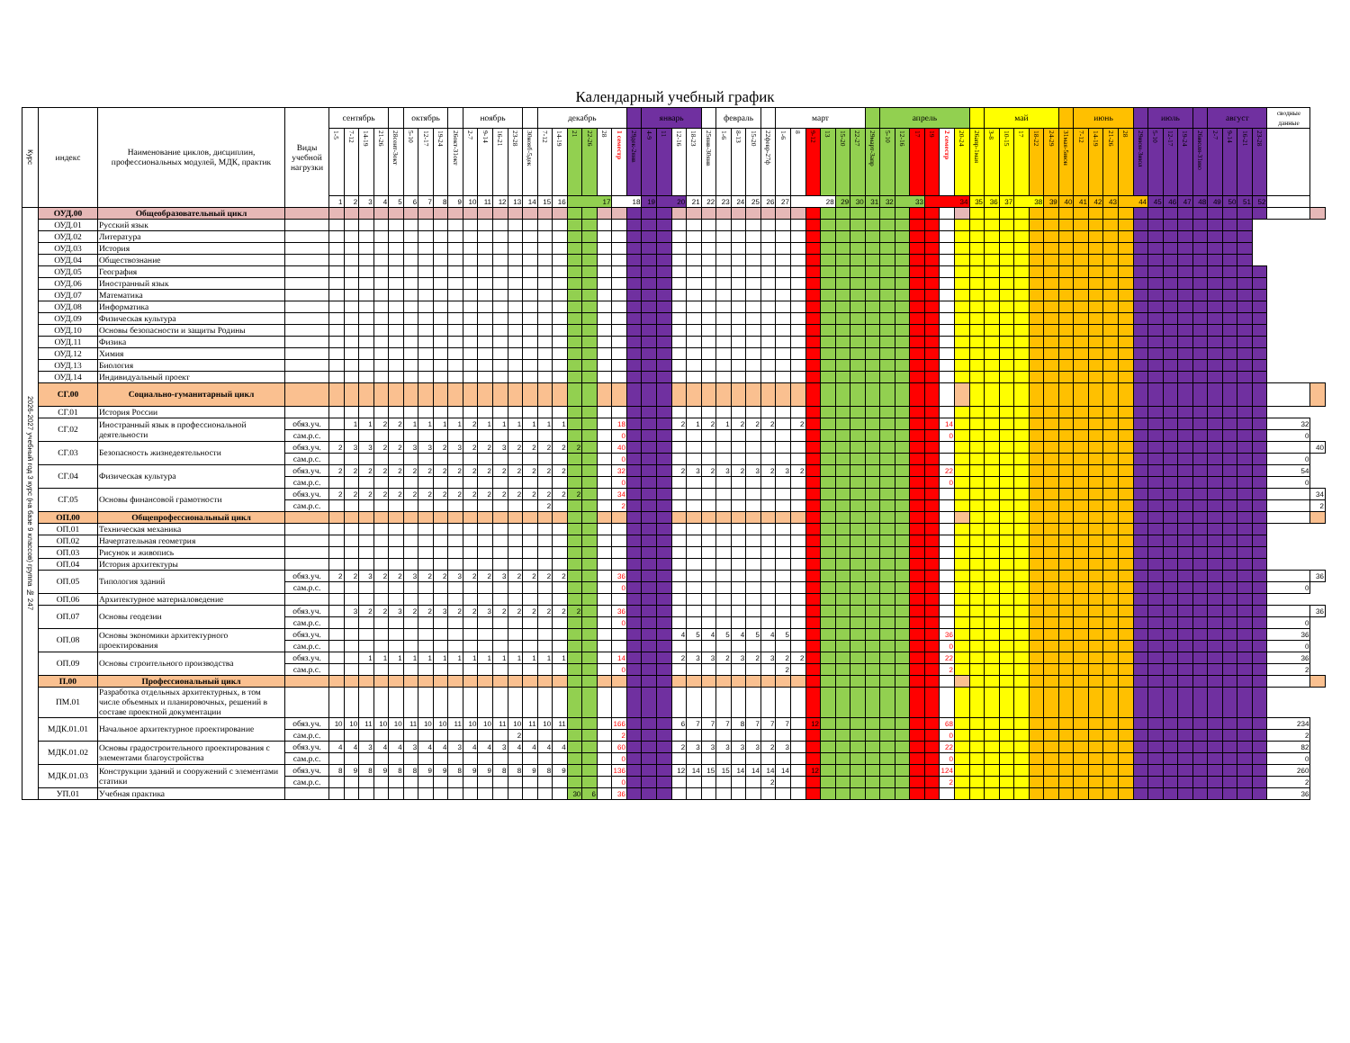Календарный учебный график
| Курс | индекс | Наименование циклов, дисциплин, профессиональных модулей, МДК, практик | Виды учебной нагрузки | сентябрь | | | | | октябрь | | | | ноябрь | | | | | декабрь | | | | | | | январь | | | | | февраль | | | | март | | | | | | | апрель | | | | | | | май | | | | | | июнь | | | | | июль | | | | август | | | | сводные данные | |
| --- | --- | --- | --- | --- | --- | --- | --- | --- | --- | --- | --- | --- | --- | --- | --- | --- | --- | --- | --- | --- | --- | --- | --- | --- | --- | --- | --- | --- | --- | --- | --- | --- | --- | --- | --- | --- | --- | --- | --- | --- | --- | --- | --- | --- | --- | --- | --- | --- | --- | --- | --- | --- | --- | --- | --- | --- | --- | --- | --- | --- | --- | --- | --- | --- | --- | --- | --- | --- |
| | | | | 1-5 | 7-12 | 14-19 | 21-26 | 28сент-3окт | 5-10 | 12-17 | 19-24 | 26окт-31окт | 2-7 | 9-14 | 16-21 | 23-28 | 30нояб-5дек | 7-12 | 14-19 | 21 | 22-26 | 28 | 1 семестр | 29дек-2янв | 4-9 | 11 | 12-16 | 18-23 | 25янв-30янв | 1-6 | 8-13 | 15-20 | 22февр-27ф | 1-6 | 8 | 9-12 | 13 | 15-20 | 22-27 | 29март-3апр | 5-10 | 12-16 | 17 | 19 | 2 семестр | 20-24 | 26апр-1мая | 3-8 | 10-15 | 17 | 18-22 | 24-29 | 31мая-5июн | 7-12 | 14-19 | 21-26 | 28 | 29июн-3июл | 5-10 | 12-17 | 19-24 | 26июля-31ию | 2-7 | 9-14 | 16-21 | 23-28 | | |
| | | | | 1 | 2 | 3 | 4 | 5 | 6 | 7 | 8 | 9 | 10 | 11 | 12 | 13 | 14 | 15 | 16 | 17 | | | 18 | | 19 | 20 | | 21 | 22 | 23 | 24 | 25 | 26 | 27 | 28 | | | 29 | 30 | 31 | 32 | 33 | | 34 | | | 35 | 36 | 37 | 38 | | 39 | 40 | 41 | 42 | 43 | 44 | | 45 | 46 | 47 | 48 | 49 | 50 | 51 | 52 | | |
| 2026-2027 учебный год 3 курс (на базе 9 классов) группа № 247 | ОУД.00 | Общеобразовательный цикл | | | | | | | | | | | | | | | | | | | | | | | | | | | | | | | | | | | | | | | | | | | | | | | | | | | | | | | | | | | | | | | | | | |
| | ОУД.01 | Русский язык | | | | | | | | | | | | | | | | | | | | | | | | | | | | | | | | | | | | | | | | | | | | | | | | | | | | | | | | | | | | | | | | | | |
| | ОУД.02 | Литература | | | | | | | | | | | | | | | | | | | | | | | | | | | | | | | | | | | | | | | | | | | | | | | | | | | | | | | | | | | | | | | | | | |
| | ОУД.03 | История | | | | | | | | | | | | | | | | | | | | | | | | | | | | | | | | | | | | | | | | | | | | | | | | | | | | | | | | | | | | | | | | | | |
| | ОУД.04 | Обществознание | | | | | | | | | | | | | | | | | | | | | | | | | | | | | | | | | | | | | | | | | | | | | | | | | | | | | | | | | | | | | | | | | | |
| | ОУД.05 | География | | | | | | | | | | | | | | | | | | | | | | | | | | | | | | | | | | | | | | | | | | | | | | | | | | | | | | | | | | | | | | | | | | |
| | ОУД.06 | Иностранный язык | | | | | | | | | | | | | | | | | | | | | | | | | | | | | | | | | | | | | | | | | | | | | | | | | | | | | | | | | | | | | | | | | | |
| | ОУД.07 | Математика | | | | | | | | | | | | | | | | | | | | | | | | | | | | | | | | | | | | | | | | | | | | | | | | | | | | | | | | | | | | | | | | | | |
| | ОУД.08 | Информатика | | | | | | | | | | | | | | | | | | | | | | | | | | | | | | | | | | | | | | | | | | | | | | | | | | | | | | | | | | | | | | | | | | |
| | ОУД.09 | Физическая культура | | | | | | | | | | | | | | | | | | | | | | | | | | | | | | | | | | | | | | | | | | | | | | | | | | | | | | | | | | | | | | | | | | |
| | ОУД.10 | Основы безопасности и защиты Родины | | | | | | | | | | | | | | | | | | | | | | | | | | | | | | | | | | | | | | | | | | | | | | | | | | | | | | | | | | | | | | | | | | |
| | ОУД.11 | Физика | | | | | | | | | | | | | | | | | | | | | | | | | | | | | | | | | | | | | | | | | | | | | | | | | | | | | | | | | | | | | | | | | | |
| | ОУД.12 | Химия | | | | | | | | | | | | | | | | | | | | | | | | | | | | | | | | | | | | | | | | | | | | | | | | | | | | | | | | | | | | | | | | | | |
| | ОУД.13 | Биология | | | | | | | | | | | | | | | | | | | | | | | | | | | | | | | | | | | | | | | | | | | | | | | | | | | | | | | | | | | | | | | | | | |
| | ОУД.14 | Индивидуальный проект | | | | | | | | | | | | | | | | | | | | | | | | | | | | | | | | | | | | | | | | | | | | | | | | | | | | | | | | | | | | | | | | | | |
| | СГ.00 | Социально-гуманитарный цикл | | | | | | | | | | | | | | | | | | | | | | | | | | | | | | | | | | | | | | | | | | | | | | | | | | | | | | | | | | | | | | | | | | |
| | СГ.01 | История России | | | | | | | | | | | | | | | | | | | | | | | | | | | | | | | | | | | | | | | | | | | | | | | | | | | | | | | | | | | | | | | | | | |
| | СГ.02 | Иностранный язык в профессиональной деятельности | обяз.уч. | | 1 | 1 | 2 | 2 | 1 | 1 | 1 | 1 | 2 | 1 | 1 | 1 | 1 | 1 | 1 | | | | 18 | | | | 2 | 1 | 2 | 1 | 2 | 2 | 2 | | 2 | | | | | | | | | | 14 | | | | | | | | | | | | | | | | | | | | | | 32 | |
| | | | сам.р.с. | | | | | | | | | | | | | | | | | | | | 0 | | | | | | | | | | | | | | | | | | | | | | 0 | | | | | | | | | | | | | | | | | | | | | | 0 | |
| | СГ.03 | Безопасность жизнедеятельности | обяз.уч. | 2 | 3 | 3 | 2 | 2 | 3 | 3 | 2 | 3 | 2 | 2 | 3 | 2 | 2 | 2 | 2 | 2 | | | 40 | | | | | | | | | | | | | | | | | | | | | | | | | | | | | | | | | | | | | | | | | | | | | 40 |
| | | | сам.р.с. | | | | | | | | | | | | | | | | | | | | 0 | | | | | | | | | | | | | | | | | | | | | | | | | | | | | | | | | | | | | | | | | | | | 0 | |
| | СГ.04 | Физическая культура | обяз.уч. | 2 | 2 | 2 | 2 | 2 | 2 | 2 | 2 | 2 | 2 | 2 | 2 | 2 | 2 | 2 | 2 | | | | 32 | | | | 2 | 3 | 2 | 3 | 2 | 3 | 2 | 3 | 2 | | | | | | | | | | 22 | | | | | | | | | | | | | | | | | | | | | | 54 | |
| | | | сам.р.с. | | | | | | | | | | | | | | | | | | | | 0 | | | | | | | | | | | | | | | | | | | | | | 0 | | | | | | | | | | | | | | | | | | | | | | 0 | |
| | СГ.05 | Основы финансовой грамотности | обяз.уч. | 2 | 2 | 2 | 2 | 2 | 2 | 2 | 2 | 2 | 2 | 2 | 2 | 2 | 2 | 2 | 2 | 2 | | | 34 | | | | | | | | | | | | | | | | | | | | | | | | | | | | | | | | | | | | | | | | | | | | | 34 |
| | | | сам.р.с. | | | | | | | | | | | | | | | 2 | | | | | 2 | | | | | | | | | | | | | | | | | | | | | | | | | | | | | | | | | | | | | | | | | | | | | 2 |
| | ОП.00 | Общепрофессиональный цикл | | | | | | | | | | | | | | | | | | | | | | | | | | | | | | | | | | | | | | | | | | | | | | | | | | | | | | | | | | | | | | | | | | |
| | ОП.01 | Техническая механика | | | | | | | | | | | | | | | | | | | | | | | | | | | | | | | | | | | | | | | | | | | | | | | | | | | | | | | | | | | | | | | | | | |
| | ОП.02 | Начертательная геометрия | | | | | | | | | | | | | | | | | | | | | | | | | | | | | | | | | | | | | | | | | | | | | | | | | | | | | | | | | | | | | | | | | | |
| | ОП.03 | Рисунок и живопись | | | | | | | | | | | | | | | | | | | | | | | | | | | | | | | | | | | | | | | | | | | | | | | | | | | | | | | | | | | | | | | | | | |
| | ОП.04 | История архитектуры | | | | | | | | | | | | | | | | | | | | | | | | | | | | | | | | | | | | | | | | | | | | | | | | | | | | | | | | | | | | | | | | | | |
| | ОП.05 | Типология зданий | обяз.уч. | 2 | 2 | 3 | 2 | 2 | 3 | 2 | 2 | 3 | 2 | 2 | 3 | 2 | 2 | 2 | 2 | | | | 36 | | | | | | | | | | | | | | | | | | | | | | | | | | | | | | | | | | | | | | | | | | | | | 36 |
| | | | сам.р.с. | | | | | | | | | | | | | | | | | | | | 0 | | | | | | | | | | | | | | | | | | | | | | | | | | | | | | | | | | | | | | | | | | | | 0 | |
| | ОП.06 | Архитектурное материаловедение | | | | | | | | | | | | | | | | | | | | | | | | | | | | | | | | | | | | | | | | | | | | | | | | | | | | | | | | | | | | | | | | | | |
| | ОП.07 | Основы геодезии | обяз.уч. | | 3 | 2 | 2 | 3 | 2 | 2 | 3 | 2 | 2 | 3 | 2 | 2 | 2 | 2 | 2 | 2 | | | 36 | | | | | | | | | | | | | | | | | | | | | | | | | | | | | | | | | | | | | | | | | | | | | 36 |
| | | | сам.р.с. | | | | | | | | | | | | | | | | | | | | 0 | | | | | | | | | | | | | | | | | | | | | | | | | | | | | | | | | | | | | | | | | | | | 0 | |
| | ОП.08 | Основы экономики архитектурного проектирования | обяз.уч. | | | | | | | | | | | | | | | | | | | | | | | | 4 | 5 | 4 | 5 | 4 | 5 | 4 | 5 | | | | | | | | | | | 36 | | | | | | | | | | | | | | | | | | | | | | 36 | |
| | | | сам.р.с. | | | | | | | | | | | | | | | | | | | | | | | | | | | | | | | | | | | | | | | | | | 0 | | | | | | | | | | | | | | | | | | | | | | 0 | |
| | ОП.09 | Основы строительного производства | обяз.уч. | | | 1 | 1 | 1 | 1 | 1 | 1 | 1 | 1 | 1 | 1 | 1 | 1 | 1 | 1 | | | | 14 | | | | 2 | 3 | 3 | 2 | 3 | 2 | 3 | 2 | 2 | | | | | | | | | | 22 | | | | | | | | | | | | | | | | | | | | | | 36 | |
| | | | сам.р.с. | | | | | | | | | | | | | | | | | | | | 0 | | | | | | | | | | | 2 | | | | | | | | | | | 2 | | | | | | | | | | | | | | | | | | | | | | 2 | |
| | П.00 | Профессиональный цикл | | | | | | | | | | | | | | | | | | | | | | | | | | | | | | | | | | | | | | | | | | | | | | | | | | | | | | | | | | | | | | | | | | |
| | ПМ.01 | Разработка отдельных архитектурных, в том числе объемных и планировочных, решений в составе проектной документации | | | | | | | | | | | | | | | | | | | | | | | | | | | | | | | | | | | | | | | | | | | | | | | | | | | | | | | | | | | | | | | | | | |
| | МДК.01.01 | Начальное архитектурное проектирование | обяз.уч. | 10 | 10 | 11 | 10 | 10 | 11 | 10 | 10 | 11 | 10 | 10 | 11 | 10 | 11 | 10 | 11 | | | | 166 | | | | 6 | 7 | 7 | 7 | 8 | 7 | 7 | 7 | | 12 | | | | | | | | | 68 | | | | | | | | | | | | | | | | | | | | | | 234 | |
| | | | сам.р.с. | | | | | | | | | | | | | 2 | | | | | | | 2 | | | | | | | | | | | | | | | | | | | | | | 0 | | | | | | | | | | | | | | | | | | | | | | 2 | |
| | МДК.01.02 | Основы градостроительного проектирования с элементами благоустройства | обяз.уч. | 4 | 4 | 3 | 4 | 4 | 3 | 4 | 4 | 3 | 4 | 4 | 3 | 4 | 4 | 4 | 4 | | | | 60 | | | | 2 | 3 | 3 | 3 | 3 | 3 | 2 | 3 | | | | | | | | | | | 22 | | | | | | | | | | | | | | | | | | | | | | 82 | |
| | | | сам.р.с. | | | | | | | | | | | | | | | | | | | | 0 | | | | | | | | | | | | | | | | | | | | | | 0 | | | | | | | | | | | | | | | | | | | | | | 0 | |
| | МДК.01.03 | Конструкции зданий и сооружений с элементами статики | обяз.уч. | 8 | 9 | 8 | 9 | 8 | 8 | 9 | 9 | 8 | 9 | 9 | 8 | 8 | 9 | 8 | 9 | | | | 136 | | | | 12 | 14 | 15 | 15 | 14 | 14 | 14 | 14 | | 12 | | | | | | | | | 124 | | | | | | | | | | | | | | | | | | | | | | 260 | |
| | | | сам.р.с. | | | | | | | | | | | | | | | | | | | | 0 | | | | | | | | | | 2 | | | | | | | | | | | | 2 | | | | | | | | | | | | | | | | | | | | | | 2 | |
| | УП.01 | Учебная практика | | | | | | | | | | | | | | | | | | 30 | 6 | | 36 | | | | | | | | | | | | | | | | | | | | | | | | | | | | | | | | | | | | | | | | | | | | 36 | |